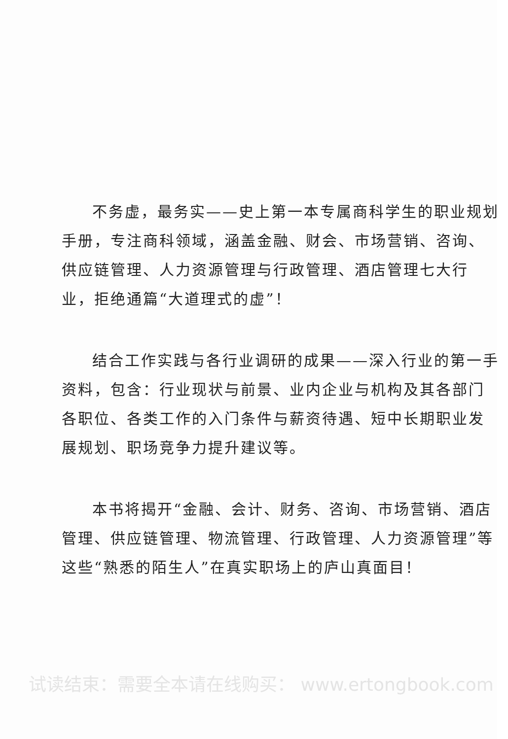不务虚，最务实——史上第一本专属商科学生的职业规划手册，专注商科领域，涵盖金融、财会、市场营销、咨询、供应链管理、人力资源管理与行政管理、酒店管理七大行业，拒绝通篇“大道理式的虚”！
结合工作实践与各行业调研的成果——深入行业的第一手资料，包含：行业现状与前景、业内企业与机构及其各部门各职位、各类工作的入门条件与薪资待遇、短中长期职业发展规划、职场竞争力提升建议等。
本书将揭开“金融、会计、财务、咨询、市场营销、酒店管理、供应链管理、物流管理、行政管理、人力资源管理”等这些“熟悉的陌生人”在真实职场上的庐山真面目！
试读结束：需要全本请在线购买： www.ertongbook.com